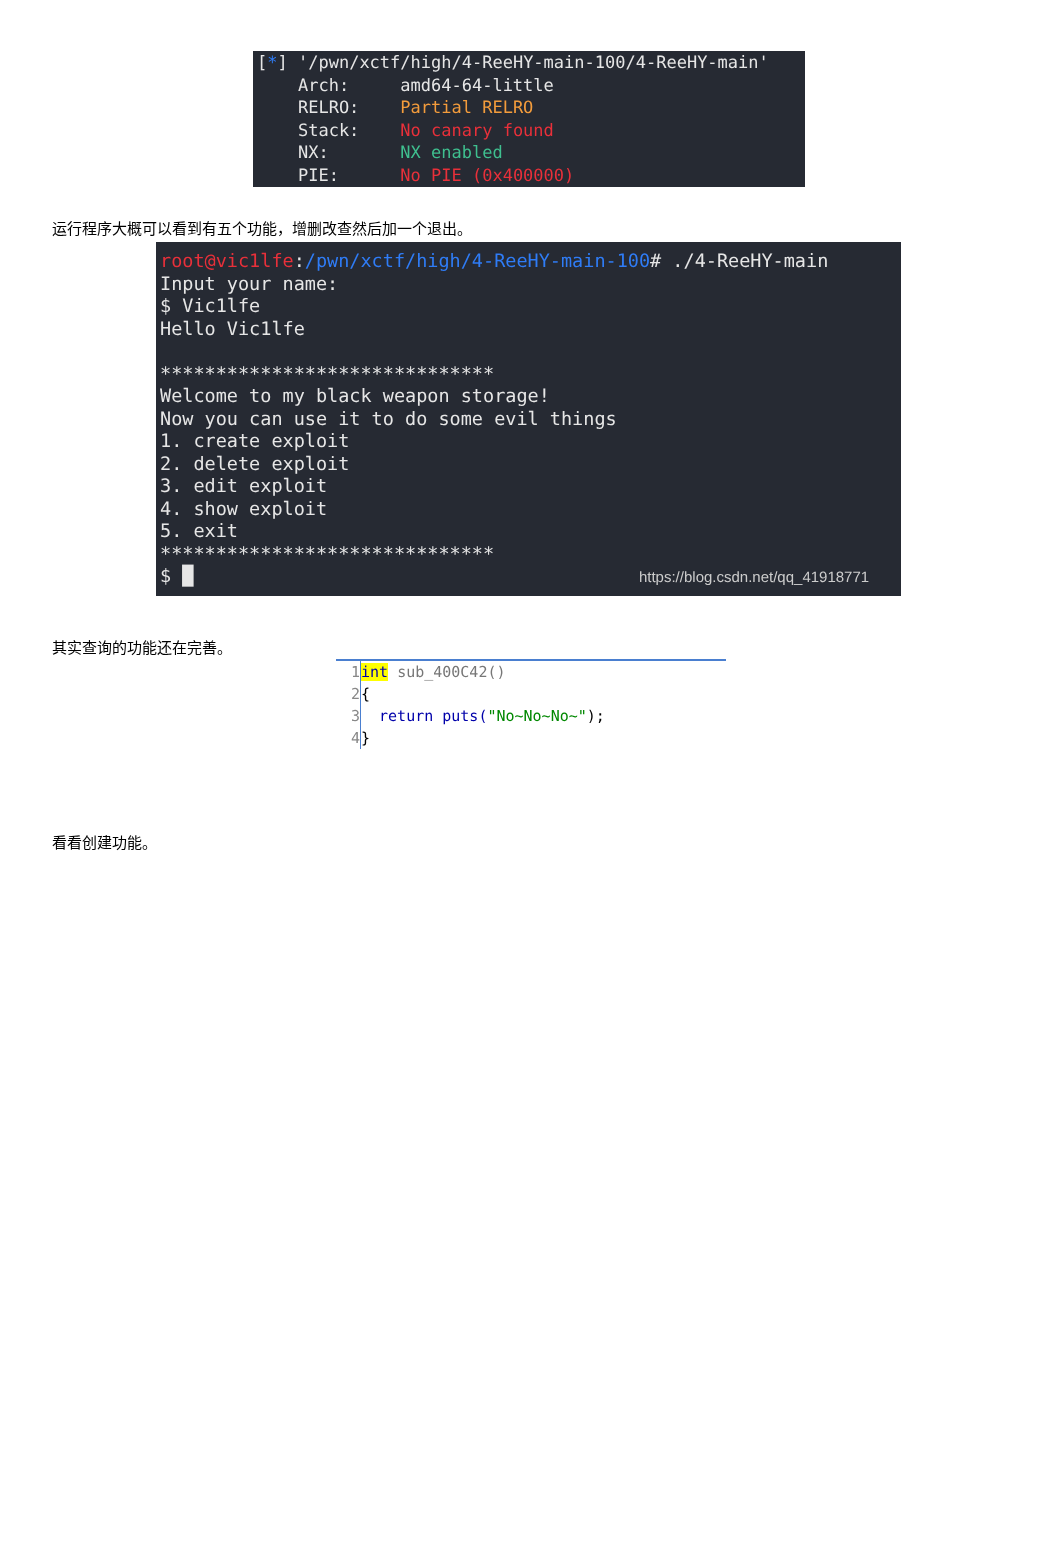[*] '/pwn/xctf/high/4-ReeHY-main-100/4-ReeHY-main' Arch: amd64-64-little RELRO: Partial RELRO Stack: No canary found NX: NX enabled PIE: No PIE (0x400000)
运行程序大概可以看到有五个功能，增删改查然后加一个退出。
root@vic1lfe:/pwn/xctf/high/4-ReeHY-main-100# ./4-ReeHY-main Input your name: $ Vic1lfe Hello Vic1lfe ****************************** Welcome to my black weapon storage! Now you can use it to do some evil things 1. create exploit 2. delete exploit 3. edit exploit 4. show exploit 5. exit ****************************** $ █ https://blog.csdn.net/qq_41918771
其实查询的功能还在完善。
1 int sub_400C42() 2 { 3 return puts("No~No~No~"); 4 }
看看创建功能。